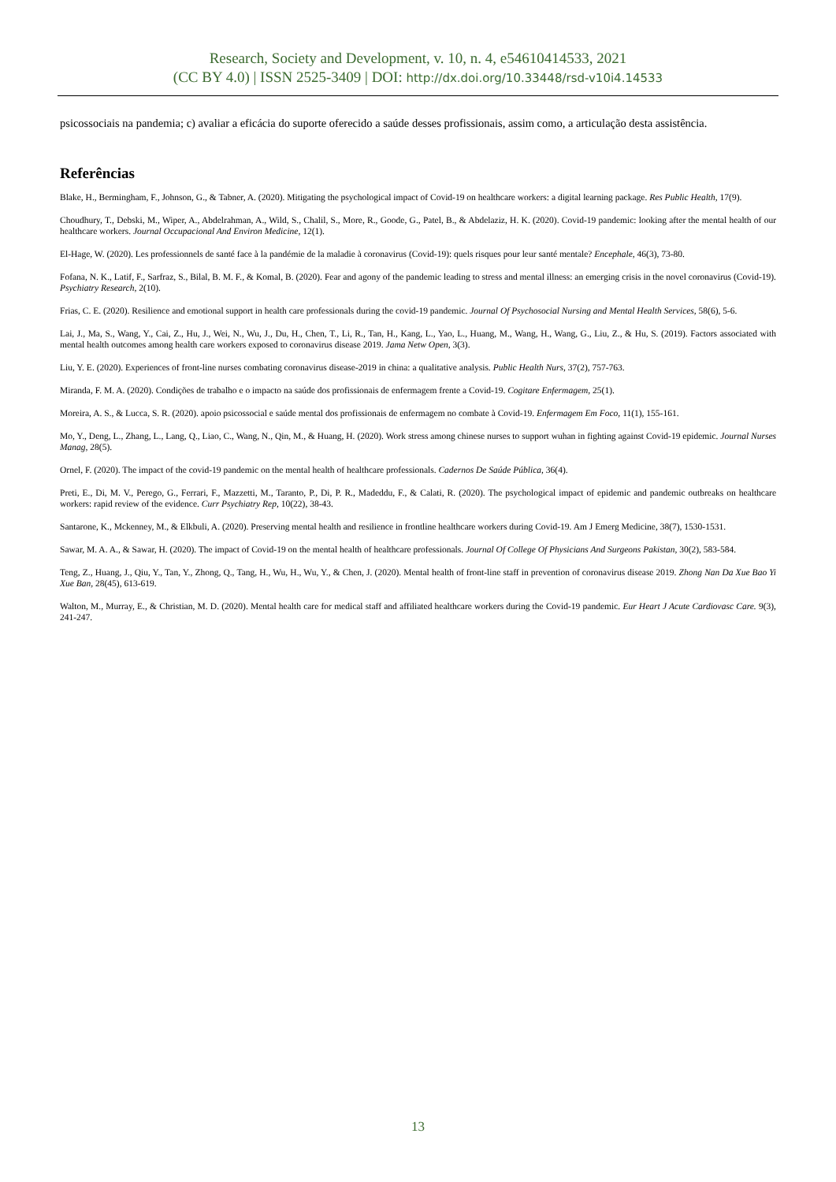Research, Society and Development, v. 10, n. 4, e54610414533, 2021
(CC BY 4.0) | ISSN 2525-3409 | DOI: http://dx.doi.org/10.33448/rsd-v10i4.14533
psicossociais na pandemia; c) avaliar a eficácia do suporte oferecido a saúde desses profissionais, assim como, a articulação desta assistência.
Referências
Blake, H., Bermingham, F., Johnson, G., & Tabner, A. (2020). Mitigating the psychological impact of Covid-19 on healthcare workers: a digital learning package. Res Public Health, 17(9).
Choudhury, T., Debski, M., Wiper, A., Abdelrahman, A., Wild, S., Chalil, S., More, R., Goode, G., Patel, B., & Abdelaziz, H. K. (2020). Covid-19 pandemic: looking after the mental health of our healthcare workers. Journal Occupacional And Environ Medicine, 12(1).
El-Hage, W. (2020). Les professionnels de santé face à la pandémie de la maladie à coronavirus (Covid-19): quels risques pour leur santé mentale? Encephale, 46(3), 73-80.
Fofana, N. K., Latif, F., Sarfraz, S., Bilal, B. M. F., & Komal, B. (2020). Fear and agony of the pandemic leading to stress and mental illness: an emerging crisis in the novel coronavirus (Covid-19). Psychiatry Research, 2(10).
Frias, C. E. (2020). Resilience and emotional support in health care professionals during the covid-19 pandemic. Journal Of Psychosocial Nursing and Mental Health Services, 58(6), 5-6.
Lai, J., Ma, S., Wang, Y., Cai, Z., Hu, J., Wei, N., Wu, J., Du, H., Chen, T., Li, R., Tan, H., Kang, L., Yao, L., Huang, M., Wang, H., Wang, G., Liu, Z., & Hu, S. (2019). Factors associated with mental health outcomes among health care workers exposed to coronavirus disease 2019. Jama Netw Open, 3(3).
Liu, Y. E. (2020). Experiences of front-line nurses combating coronavirus disease-2019 in china: a qualitative analysis. Public Health Nurs, 37(2), 757-763.
Miranda, F. M. A. (2020). Condições de trabalho e o impacto na saúde dos profissionais de enfermagem frente a Covid-19. Cogitare Enfermagem, 25(1).
Moreira, A. S., & Lucca, S. R. (2020). apoio psicossocial e saúde mental dos profissionais de enfermagem no combate à Covid-19. Enfermagem Em Foco, 11(1), 155-161.
Mo, Y., Deng, L., Zhang, L., Lang, Q., Liao, C., Wang, N., Qin, M., & Huang, H. (2020). Work stress among chinese nurses to support wuhan in fighting against Covid-19 epidemic. Journal Nurses Manag, 28(5).
Ornel, F. (2020). The impact of the covid-19 pandemic on the mental health of healthcare professionals. Cadernos De Saúde Pública, 36(4).
Preti, E., Di, M. V., Perego, G., Ferrari, F., Mazzetti, M., Taranto, P., Di, P. R., Madeddu, F., & Calati, R. (2020). The psychological impact of epidemic and pandemic outbreaks on healthcare workers: rapid review of the evidence. Curr Psychiatry Rep, 10(22), 38-43.
Santarone, K., Mckenney, M., & Elkbuli, A. (2020). Preserving mental health and resilience in frontline healthcare workers during Covid-19. Am J Emerg Medicine, 38(7), 1530-1531.
Sawar, M. A. A., & Sawar, H. (2020). The impact of Covid-19 on the mental health of healthcare professionals. Journal Of College Of Physicians And Surgeons Pakistan, 30(2), 583-584.
Teng, Z., Huang, J., Qiu, Y., Tan, Y., Zhong, Q., Tang, H., Wu, H., Wu, Y., & Chen, J. (2020). Mental health of front-line staff in prevention of coronavirus disease 2019. Zhong Nan Da Xue Bao Yi Xue Ban, 28(45), 613-619.
Walton, M., Murray, E., & Christian, M. D. (2020). Mental health care for medical staff and affiliated healthcare workers during the Covid-19 pandemic. Eur Heart J Acute Cardiovasc Care. 9(3), 241-247.
13